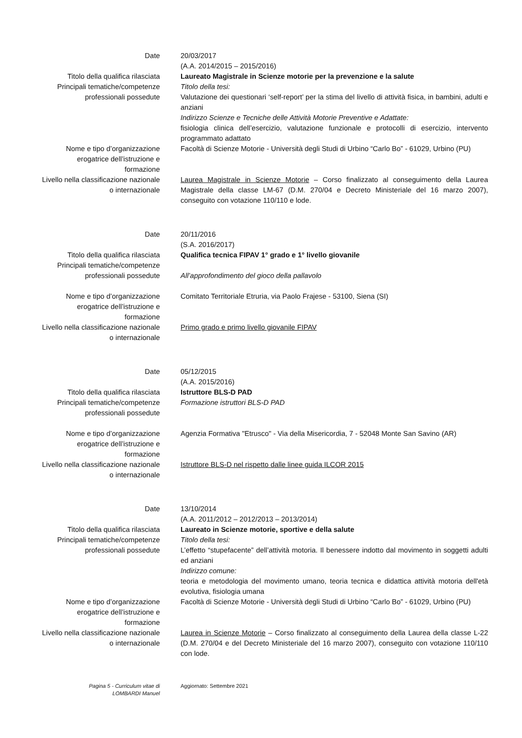Date 20/03/2017
(A.A. 2014/2015 – 2015/2016)
Titolo della qualifica rilasciata
Principali tematiche/competenze
professionali possedute
Laureato Magistrale in Scienze motorie per la prevenzione e la salute
Titolo della tesi:
Valutazione dei questionari ‘self-report’ per la stima del livello di attività fisica, in bambini, adulti e anziani
Indirizzo Scienze e Tecniche delle Attività Motorie Preventive e Adattate:
fisiologia clinica dell’esercizio, valutazione funzionale e protocolli di esercizio, intervento programmato adattato
Nome e tipo d’organizzazione
erogatrice dell’istruzione e
formazione
Livello nella classificazione nazionale
o internazionale
Facoltà di Scienze Motorie - Università degli Studi di Urbino “Carlo Bo” - 61029, Urbino (PU)
Laurea Magistrale in Scienze Motorie – Corso finalizzato al conseguimento della Laurea Magistrale della classe LM-67 (D.M. 270/04 e Decreto Ministeriale del 16 marzo 2007), conseguito con votazione 110/110 e lode.
Date 20/11/2016
(S.A. 2016/2017)
Titolo della qualifica rilasciata
Principali tematiche/competenze
professionali possedute
Qualifica tecnica FIPAV 1° grado e 1° livello giovanile
All’approfondimento del gioco della pallavolo
Nome e tipo d’organizzazione
erogatrice dell’istruzione e
formazione
Livello nella classificazione nazionale
o internazionale
Comitato Territoriale Etruria, via Paolo Frajese - 53100, Siena (SI)
Primo grado e primo livello giovanile FIPAV
Date 05/12/2015
(A.A. 2015/2016)
Titolo della qualifica rilasciata
Principali tematiche/competenze
professionali possedute
Istruttore BLS-D PAD
Formazione istruttori BLS-D PAD
Nome e tipo d’organizzazione
erogatrice dell’istruzione e
formazione
Livello nella classificazione nazionale
o internazionale
Agenzia Formativa "Etrusco" - Via della Misericordia, 7 - 52048 Monte San Savino (AR)
Istruttore BLS-D nel rispetto dalle linee guida ILCOR 2015
Date 13/10/2014
(A.A. 2011/2012 – 2012/2013 – 2013/2014)
Titolo della qualifica rilasciata
Principali tematiche/competenze
professionali possedute
Laureato in Scienze motorie, sportive e della salute
Titolo della tesi:
L’effetto “stupefacente” dell’attività motoria. Il benessere indotto dal movimento in soggetti adulti ed anziani
Indirizzo comune:
teoria e metodologia del movimento umano, teoria tecnica e didattica attività motoria dell'età evolutiva, fisiologia umana
Nome e tipo d’organizzazione
erogatrice dell’istruzione e
formazione
Livello nella classificazione nazionale
o internazionale
Facoltà di Scienze Motorie - Università degli Studi di Urbino “Carlo Bo” - 61029, Urbino (PU)
Laurea in Scienze Motorie – Corso finalizzato al conseguimento della Laurea della classe L-22 (D.M. 270/04 e del Decreto Ministeriale del 16 marzo 2007), conseguito con votazione 110/110 con lode.
Pagina 5 - Curriculum vitae di
LOMBARDI Manuel
Aggiornato: Settembre 2021